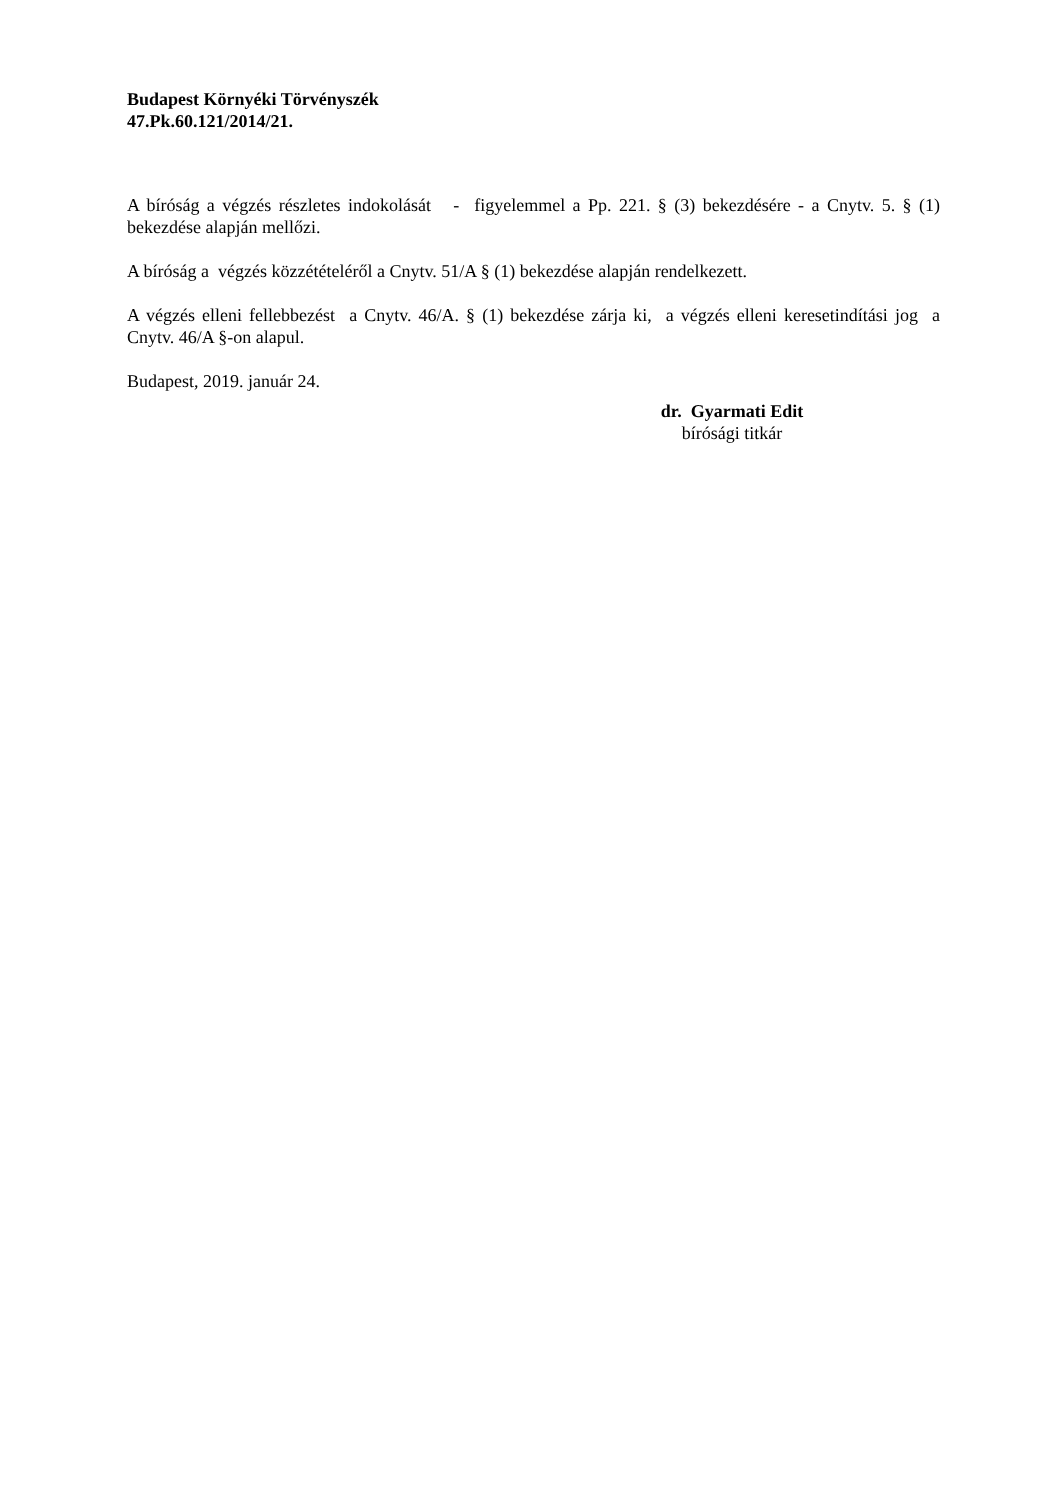Budapest Környéki Törvényszék
47.Pk.60.121/2014/21.
A bíróság a végzés részletes indokolását - figyelemmel a Pp. 221. § (3) bekezdésére - a Cnytv. 5. § (1) bekezdése alapján mellőzi.
A bíróság a végzés közzétételéről a Cnytv. 51/A § (1) bekezdése alapján rendelkezett.
A végzés elleni fellebbezést a Cnytv. 46/A. § (1) bekezdése zárja ki, a végzés elleni keresetindítási jog a Cnytv. 46/A §-on alapul.
Budapest, 2019. január 24.
dr. Gyarmati Edit
bírósági titkár